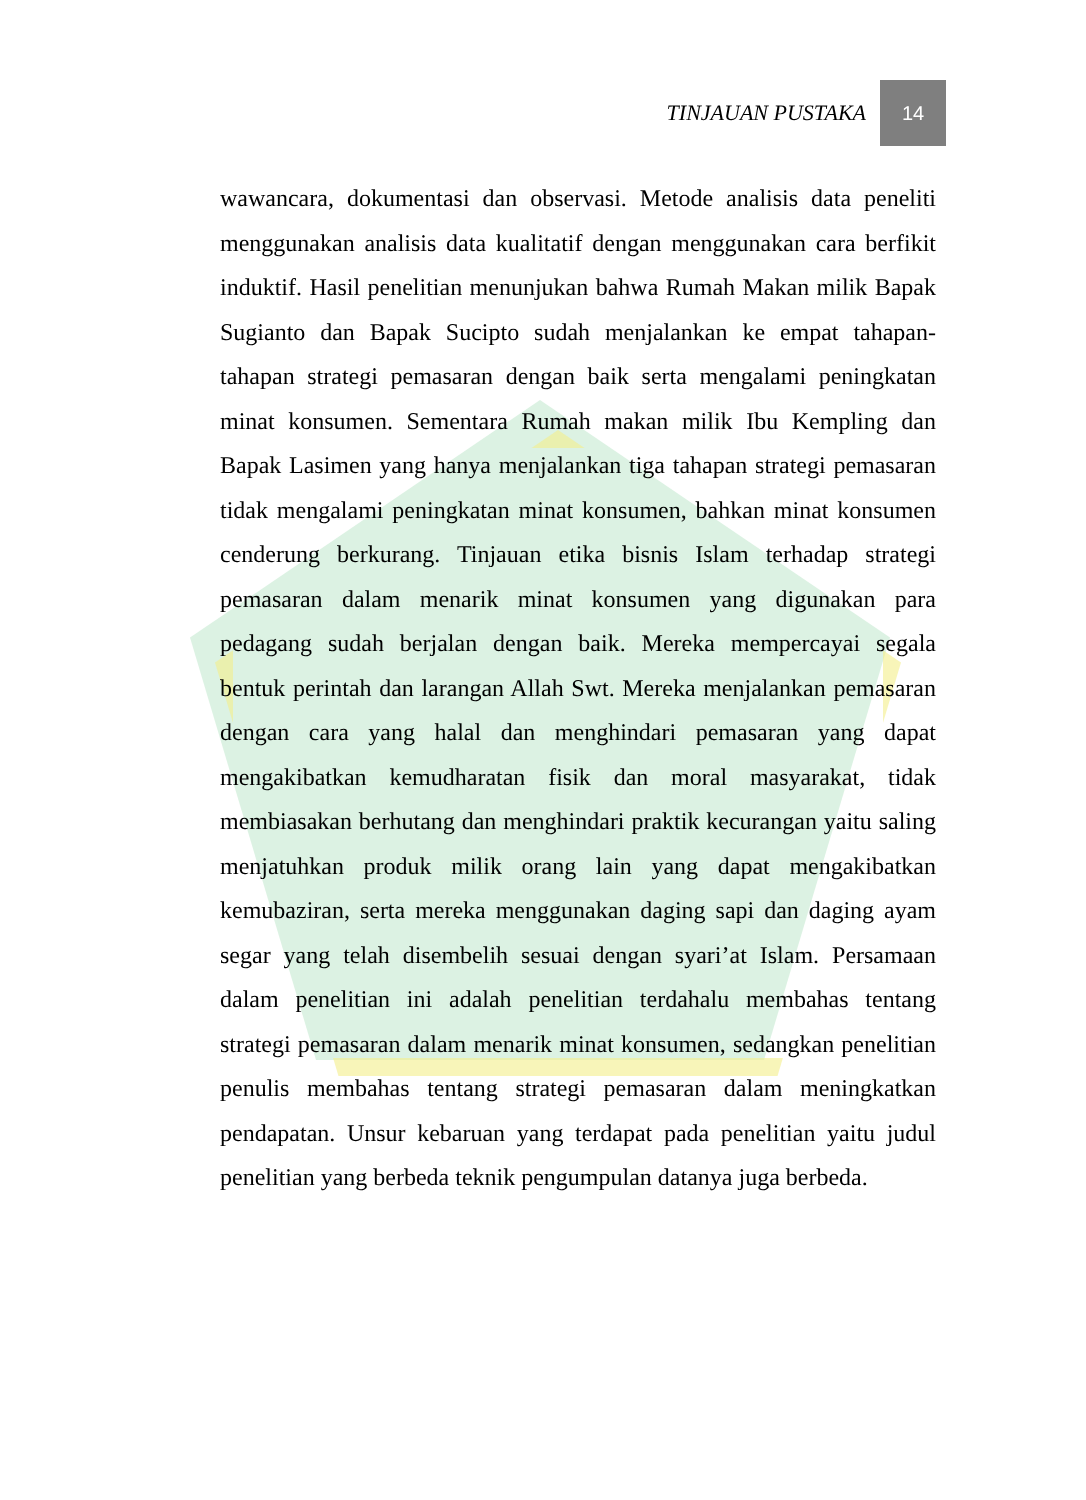TINJAUAN PUSTAKA 14
wawancara, dokumentasi dan observasi. Metode analisis data peneliti menggunakan analisis data kualitatif dengan menggunakan cara berfikit induktif. Hasil penelitian menunjukan bahwa Rumah Makan milik Bapak Sugianto dan Bapak Sucipto sudah menjalankan ke empat tahapan-tahapan strategi pemasaran dengan baik serta mengalami peningkatan minat konsumen. Sementara Rumah makan milik Ibu Kempling dan Bapak Lasimen yang hanya menjalankan tiga tahapan strategi pemasaran tidak mengalami peningkatan minat konsumen, bahkan minat konsumen cenderung berkurang. Tinjauan etika bisnis Islam terhadap strategi pemasaran dalam menarik minat konsumen yang digunakan para pedagang sudah berjalan dengan baik. Mereka mempercayai segala bentuk perintah dan larangan Allah Swt. Mereka menjalankan pemasaran dengan cara yang halal dan menghindari pemasaran yang dapat mengakibatkan kemudharatan fisik dan moral masyarakat, tidak membiasakan berhutang dan menghindari praktik kecurangan yaitu saling menjatuhkan produk milik orang lain yang dapat mengakibatkan kemubaziran, serta mereka menggunakan daging sapi dan daging ayam segar yang telah disembelih sesuai dengan syari’at Islam. Persamaan dalam penelitian ini adalah penelitian terdahalu membahas tentang strategi pemasaran dalam menarik minat konsumen, sedangkan penelitian penulis membahas tentang strategi pemasaran dalam meningkatkan pendapatan. Unsur kebaruan yang terdapat pada penelitian yaitu judul penelitian yang berbeda teknik pengumpulan datanya juga berbeda.